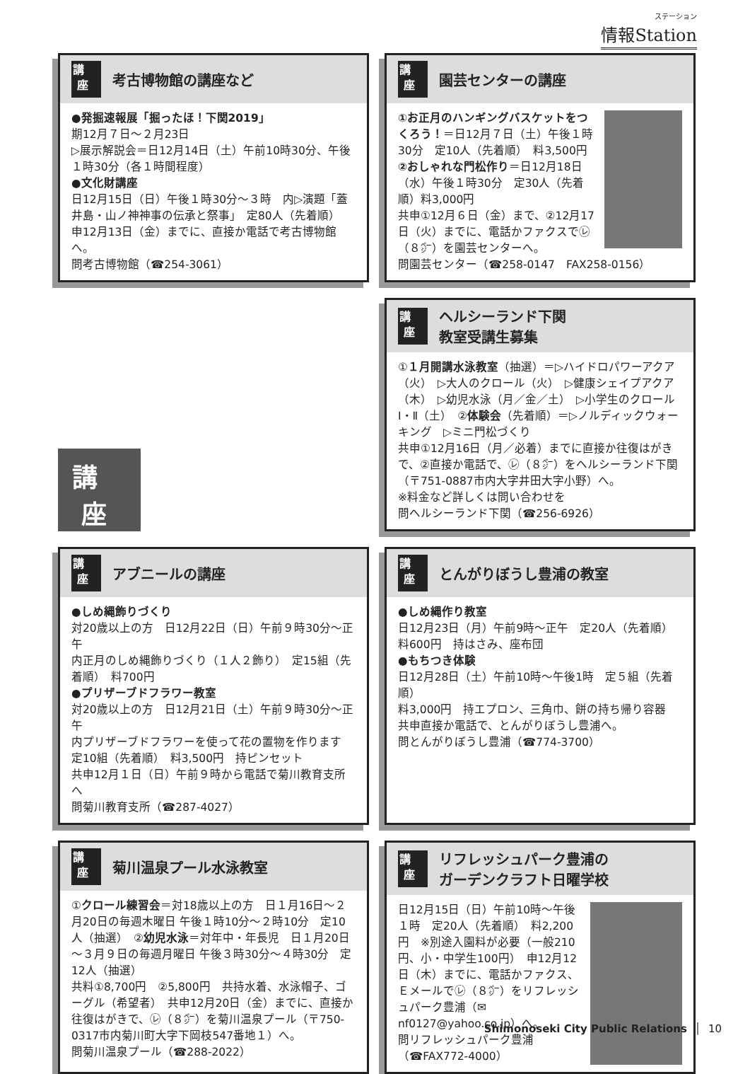ステーション
情報Station
講
座
考古博物館の講座など
●発掘速報展「掘ったほ！下関2019」
期12月７日～２月23日
▷展示解説会＝日12月14日（土）午前10時30分、午後１時30分（各１時間程度）
●文化財講座
日12月15日（日）午後１時30分～３時　内▷演題「蓋井島・山ノ神神事の伝承と祭事」　定80人（先着順）
申12月13日（金）までに、直接か電話で考古博物館へ。
問考古博物館（☎254-3061）
講
座
園芸センターの講座
①お正月のハンギングバスケットをつくろう！＝日12月７日（土）午後１時30分　定10人（先着順）　料3,500円
②おしゃれな門松作り＝日12月18日（水）午後１時30分　定30人（先着順）料3,000円
共申①12月６日（金）まで、②12月17日（火）までに、電話かファクスで㋹（８㌻）を園芸センターへ。
問園芸センター（☎258-0147　FAX258-0156）
講
座
講
座
ヘルシーランド下関
教室受講生募集
①１月開講水泳教室（抽選）＝▷ハイドロパワーアクア（火）　▷大人のクロール（火）　▷健康シェイプアクア（木）　▷幼児水泳（月／金／土）　▷小学生のクロールⅠ・Ⅱ（土）　②体験会（先着順）＝▷ノルディックウォーキング　▷ミニ門松づくり
共申①12月16日（月／必着）までに直接か往復はがきで、②直接か電話で、㋹（８㌻）をヘルシーランド下関（〒751-0887市内大字井田大字小野）へ。
※料金など詳しくは問い合わせを
問ヘルシーランド下関（☎256-6926）
講
座
アブニールの講座
●しめ縄飾りづくり
対20歳以上の方　日12月22日（日）午前９時30分～正午
内正月のしめ縄飾りづくり（１人２飾り）　定15組（先着順）　料700円
●プリザーブドフラワー教室
対20歳以上の方　日12月21日（土）午前９時30分～正午
内プリザーブドフラワーを使って花の置物を作ります
定10組（先着順）　料3,500円　持ピンセット
共申12月１日（日）午前９時から電話で菊川教育支所へ
問菊川教育支所（☎287-4027）
講
座
とんがりぼうし豊浦の教室
●しめ縄作り教室
日12月23日（月）午前9時～正午　定20人（先着順）
料600円　持はさみ、座布団
●もちつき体験
日12月28日（土）午前10時～午後1時　定５組（先着順）
料3,000円　持エプロン、三角巾、餅の持ち帰り容器
共申直接か電話で、とんがりぼうし豊浦へ。
問とんがりぼうし豊浦（☎774-3700）
講
座
菊川温泉プール水泳教室
①クロール練習会＝対18歳以上の方　日１月16日～２月20日の毎週木曜日 午後１時10分～２時10分　定10人（抽選）　②幼児水泳＝対年中・年長児　日１月20日～３月９日の毎週月曜日 午後３時30分～４時30分　定12人（抽選）
共料①8,700円　②5,800円　共持水着、水泳帽子、ゴーグル（希望者）　共申12月20日（金）までに、直接か往復はがきで、㋹（８㌻）を菊川温泉プール（〒750-0317市内菊川町大字下岡枝547番地１）へ。
問菊川温泉プール（☎288-2022）
講
座
リフレッシュパーク豊浦の
ガーデンクラフト日曜学校
日12月15日（日）午前10時～午後１時　定20人（先着順）　料2,200円　※別途入園料が必要（一般210円、小・中学生100円）　申12月12日（木）までに、電話かファクス、Ｅメールで㋹（８㌻）をリフレッシュパーク豊浦（✉nf0127@yahoo.co.jp）へ。
問リフレッシュパーク豊浦
（☎FAX772-4000）
Shimonoseki City Public Relations │ 10